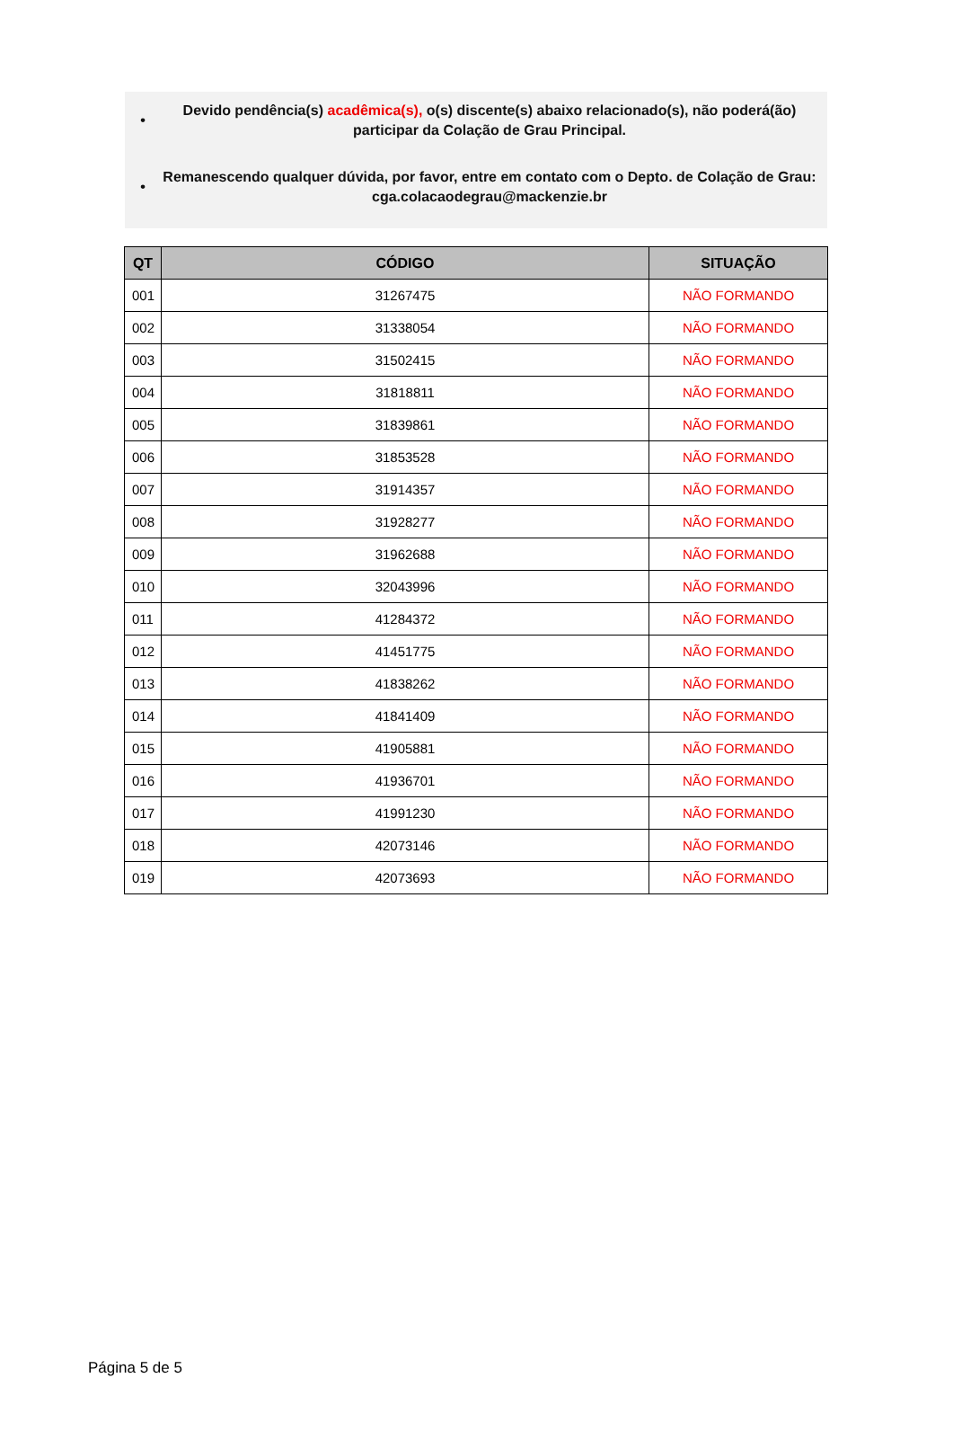•
Devido pendência(s) acadêmica(s), o(s) discente(s) abaixo relacionado(s), não poderá(ão) participar da Colação de Grau Principal.
•
Remanescendo qualquer dúvida, por favor, entre em contato com o Depto. de Colação de Grau: cga.colacaodegrau@mackenzie.br
| QT | CÓDIGO | SITUAÇÃO |
| --- | --- | --- |
| 001 | 31267475 | NÃO FORMANDO |
| 002 | 31338054 | NÃO FORMANDO |
| 003 | 31502415 | NÃO FORMANDO |
| 004 | 31818811 | NÃO FORMANDO |
| 005 | 31839861 | NÃO FORMANDO |
| 006 | 31853528 | NÃO FORMANDO |
| 007 | 31914357 | NÃO FORMANDO |
| 008 | 31928277 | NÃO FORMANDO |
| 009 | 31962688 | NÃO FORMANDO |
| 010 | 32043996 | NÃO FORMANDO |
| 011 | 41284372 | NÃO FORMANDO |
| 012 | 41451775 | NÃO FORMANDO |
| 013 | 41838262 | NÃO FORMANDO |
| 014 | 41841409 | NÃO FORMANDO |
| 015 | 41905881 | NÃO FORMANDO |
| 016 | 41936701 | NÃO FORMANDO |
| 017 | 41991230 | NÃO FORMANDO |
| 018 | 42073146 | NÃO FORMANDO |
| 019 | 42073693 | NÃO FORMANDO |
Página 5 de 5